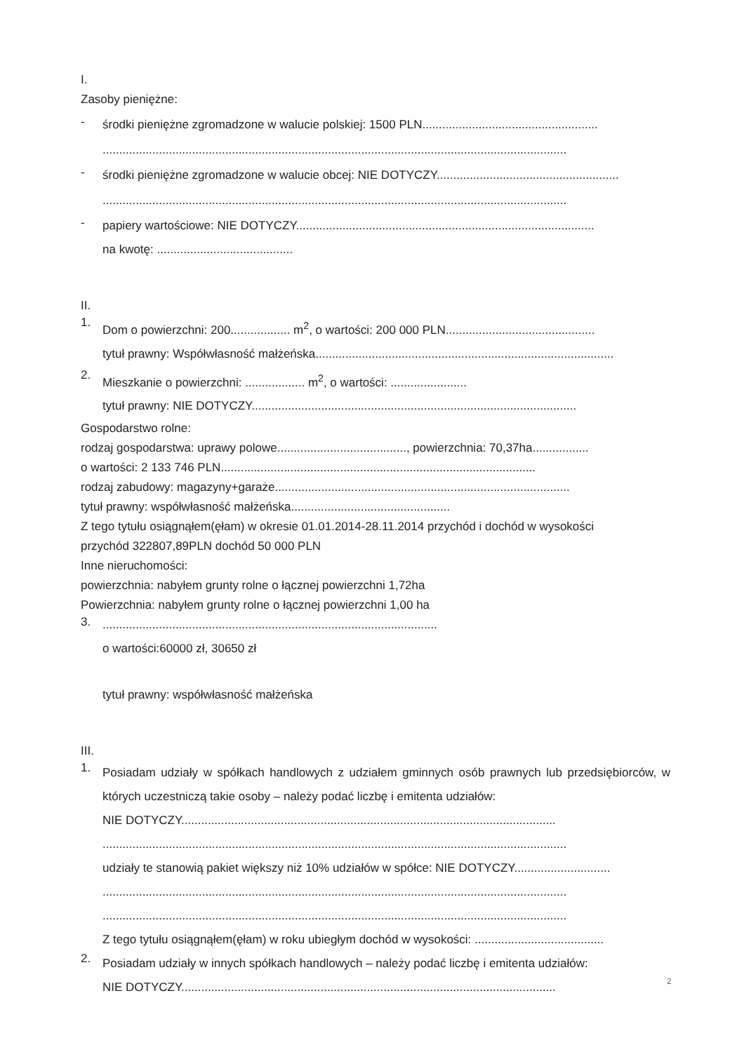I.
Zasoby pieniężne:
-
środki pieniężne zgromadzone w walucie polskiej: 1500 PLN.....................................................
............................................................................................................................................
-
środki pieniężne zgromadzone w walucie obcej: NIE DOTYCZY.......................................................
............................................................................................................................................
-
papiery wartościowe: NIE DOTYCZY..........................................................................................
na kwotę: .........................................
II.
1.
Dom o powierzchni: 200.................. m<sup>2</sup>, o wartości: 200 000 PLN.............................................
tytuł prawny: Współwłasność małżeńska..........................................................................................
2.
Mieszkanie o powierzchni: .................. m<sup>2</sup>, o wartości: .......................
tytuł prawny: NIE DOTYCZY..................................................................................................
Gospodarstwo rolne:
rodzaj gospodarstwa: uprawy polowe......................................., powierzchnia: 70,37ha.................
o wartości: 2 133 746 PLN...............................................................................................
rodzaj zabudowy: magazyny+garaże.........................................................................................
tytuł prawny: współwłasność małżeńska................................................
Z tego tytułu osiągnąłem(ęłam) w okresie 01.01.2014-28.11.2014 przychód i dochód w wysokości
przychód 322807,89PLN dochód 50 000 PLN
Inne nieruchomości:
powierzchnia: nabyłem grunty rolne o łącznej powierzchni 1,72ha
Powierzchnia: nabyłem grunty rolne o łącznej powierzchni 1,00 ha
3.
.....................................................................................................
o wartości:60000 zł, 30650 zł
tytuł prawny: współwłasność małżeńska
III.
1.
Posiadam udziały w spółkach handlowych z udziałem gminnych osób prawnych lub przedsiębiorców, w których uczestniczą takie osoby – należy podać liczbę i emitenta udziałów:
NIE DOTYCZY.................................................................................................................
............................................................................................................................................
udziały te stanowią pakiet większy niż 10% udziałów w spółce: NIE DOTYCZY.............................
............................................................................................................................................
............................................................................................................................................
Z tego tytułu osiągnąłem(ęłam) w roku ubiegłym dochód w wysokości: .......................................
2.
Posiadam udziały w innych spółkach handlowych – należy podać liczbę i emitenta udziałów:
NIE DOTYCZY.................................................................................................................
2